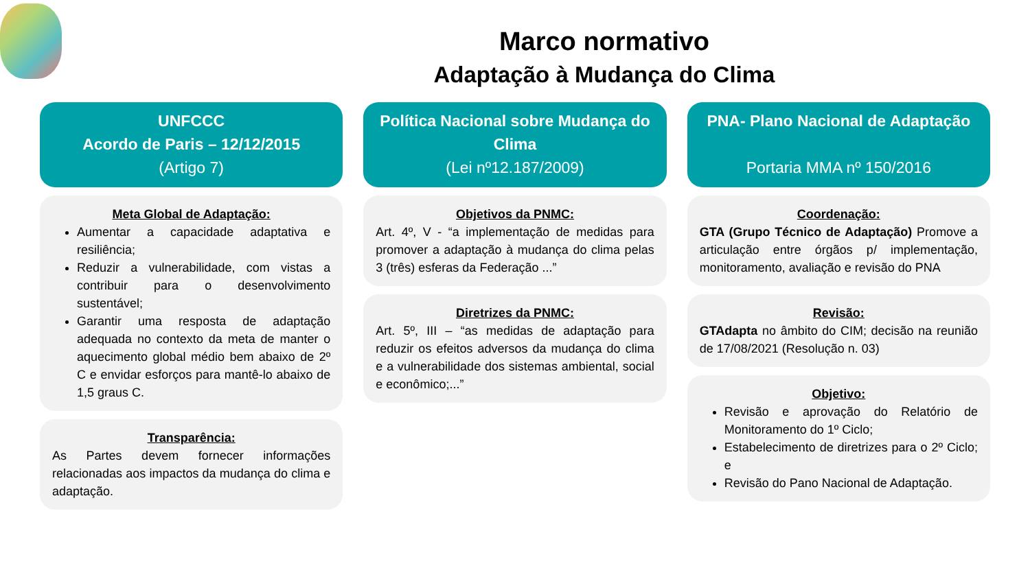Marco normativo
Adaptação à Mudança do Clima
UNFCCC
Acordo de Paris – 12/12/2015
(Artigo 7)
Meta Global de Adaptação:
Aumentar a capacidade adaptativa e resiliência;
Reduzir a vulnerabilidade, com vistas a contribuir para o desenvolvimento sustentável;
Garantir uma resposta de adaptação adequada no contexto da meta de manter o aquecimento global médio bem abaixo de 2º C e envidar esforços para mantê-lo abaixo de 1,5 graus C.
Transparência:
As Partes devem fornecer informações relacionadas aos impactos da mudança do clima e adaptação.
Política Nacional sobre Mudança do Clima
(Lei nº12.187/2009)
Objetivos da PNMC:
Art. 4º, V - “a implementação de medidas para promover a adaptação à mudança do clima pelas 3 (três) esferas da Federação ...”
Diretrizes da PNMC:
Art. 5º, III – “as medidas de adaptação para reduzir os efeitos adversos da mudança do clima e a vulnerabilidade dos sistemas ambiental, social e econômico;...”
PNA- Plano Nacional de Adaptação
Portaria MMA nº 150/2016
Coordenação:
GTA (Grupo Técnico de Adaptação) Promove a articulação entre órgãos p/ implementação, monitoramento, avaliação e revisão do PNA
Revisão:
GTAdapta no âmbito do CIM; decisão na reunião de 17/08/2021 (Resolução n. 03)
Objetivo:
Revisão e aprovação do Relatório de Monitoramento do 1º Ciclo;
Estabelecimento de diretrizes para o 2º Ciclo; e
Revisão do Pano Nacional de Adaptação.